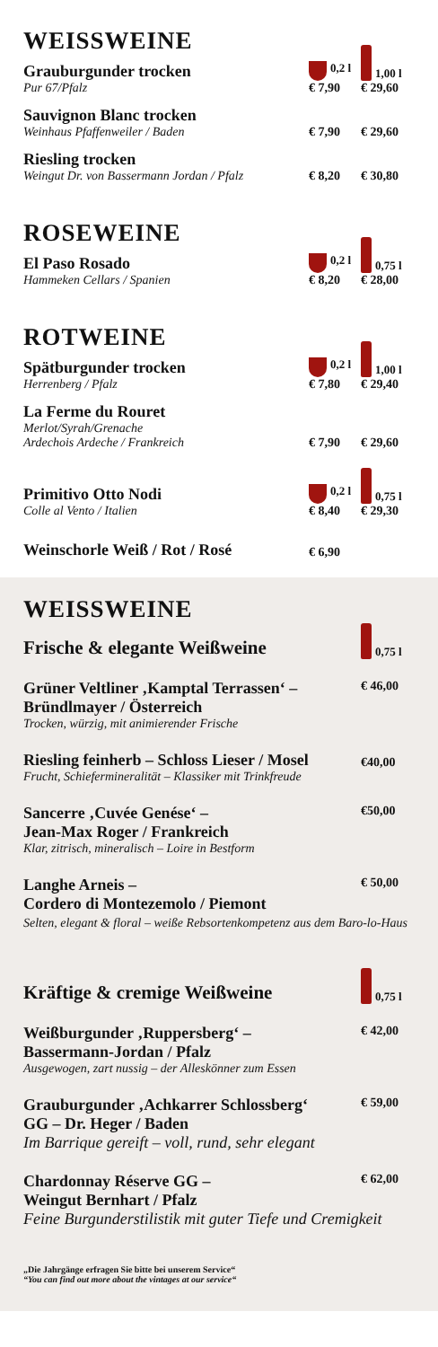WEISSWEINE
Grauburgunder trocken
0,2 l
1,00 l
Pur 67/Pfalz
€ 7,90
€ 29,60
Sauvignon Blanc trocken
Weinhaus Pfaffenweiler / Baden
€ 7,90
€ 29,60
Riesling trocken
Weingut Dr. von Bassermann Jordan / Pfalz
€ 8,20
€ 30,80
ROSEWEINE
El Paso Rosado
0,2 l
0,75 l
Hammeken Cellars / Spanien
€ 8,20
€ 28,00
ROTWEINE
Spätburgunder trocken
0,2 l
1,00 l
Herrenberg / Pfalz
€ 7,80
€ 29,40
La Ferme du Rouret
Merlot/Syrah/Grenache
Ardechois Ardeche / Frankreich
€ 7,90
€ 29,60
Primitivo Otto Nodi
0,2 l
0,75 l
Colle al Vento / Italien
€ 8,40
€ 29,30
Weinschorle Weiß / Rot / Rosé
€ 6,90
WEISSWEINE
Frische & elegante Weißweine
0,75 l
Grüner Veltliner ‚Kamptal Terrassen‘ –
Bründlmayer / Österreich
€ 46,00
Trocken, würzig, mit animierender Frische
Riesling feinherb – Schloss Lieser / Mosel
€40,00
Frucht, Schiefermineralität – Klassiker mit Trinkfreude
Sancerre ‚Cuvée Genése‘ –
Jean-Max Roger / Frankreich
€50,00
Klar, zitrisch, mineralisch – Loire in Bestform
Langhe Arneis –
Cordero di Montezemolo / Piemont
€ 50,00
Selten, elegant & floral – weiße Rebsortenkompetenz aus dem Baro-lo-Haus
Kräftige & cremige Weißweine
0,75 l
Weißburgunder ‚Ruppersberg‘ –
Bassermann-Jordan / Pfalz
€ 42,00
Ausgewogen, zart nussig – der Alleskönner zum Essen
Grauburgunder ‚Achkarrer Schlossberg‘
GG – Dr. Heger / Baden
€ 59,00
Im Barrique gereift – voll, rund, sehr elegant
Chardonnay Réserve GG –
Weingut Bernhart / Pfalz
€ 62,00
Feine Burgunderstilistik mit guter Tiefe und Cremigkeit
„Die Jahrgänge erfragen Sie bitte bei unserem Service“
“You can find out more about the vintages at our service“